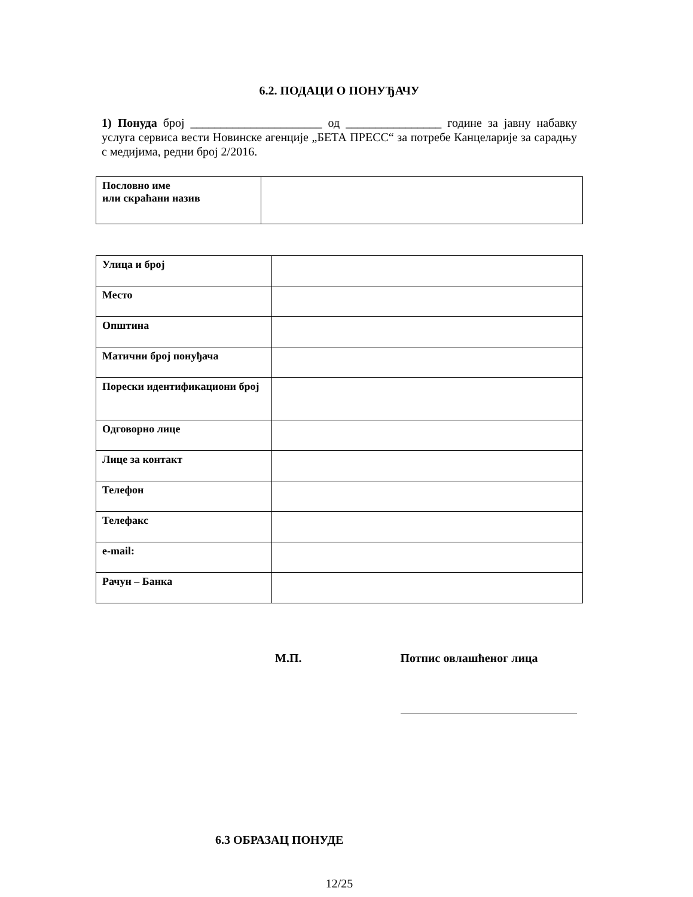6.2. ПОДАЦИ О ПОНУЂАЧУ
1) Понуда број ______________________ од ________________ године за јавну набавку услуга сервиса вести Новинске агенције „БЕТА ПРЕСС“ за потребе Канцеларије за сарадњу с медијима, редни број 2/2016.
| Пословно име или скраћани назив | |
| Улица и број | |
| Место | |
| Општина | |
| Матични број понуђача | |
| Порески идентификациони број | |
| Одговорно лице | |
| Лице за контакт | |
| Телефон | |
| Телефакс | |
| e-mail: | |
| Рачун – Банка | |
М.П. Потпис овлашћеног лица
6.3 ОБРАЗАЦ ПОНУДЕ
12/25